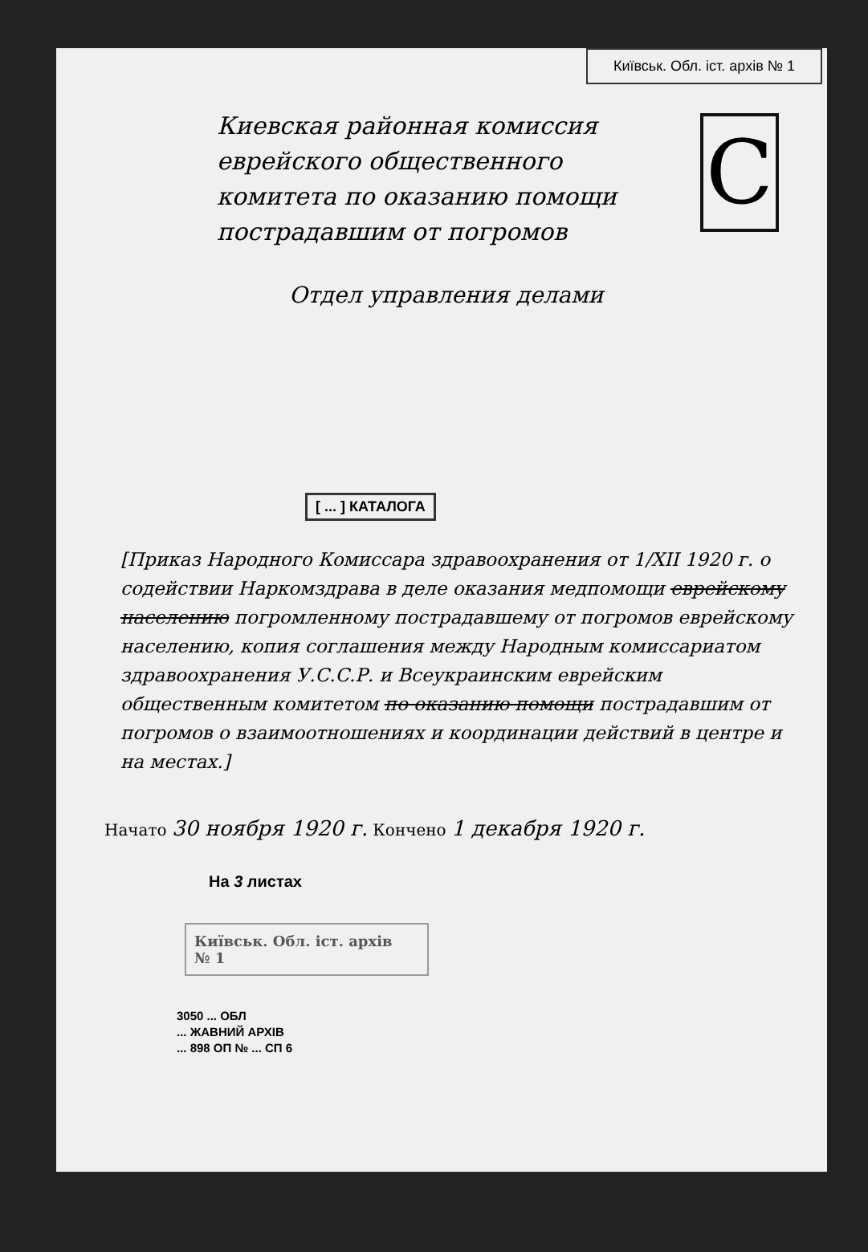Київськ. Обл. іст. архів № 1
Киевская районная комиссия еврейского общественного комитета по оказанию помощи пострадавшим от погромов
С
Отдел управления делами
[ ... ] КАТАЛОГА
[Приказ Народного Комиссара здравоохранения от 1/XII 1920 г. о содействии Наркомздрава в деле оказания медпомощи еврейскому населению погромленному пострадавшему от погромов еврейскому населению, копия соглашения между Народным комиссариатом здравоохранения У.С.С.Р. и Всеукраинским еврейским общественным комитетом по оказанию помощи пострадавшим от погромов о взаимоотношениях и координации действий в центре и на местах.]
Начато 30 ноября 1920 г. Кончено 1 декабря 1920 г.
На 3 листах
Київськ. Обл. іст. архів
№ 1
3050 ... ОБЛ
... ЖАВНИЙ АРХІВ
... 898 ОП № ... СП 6